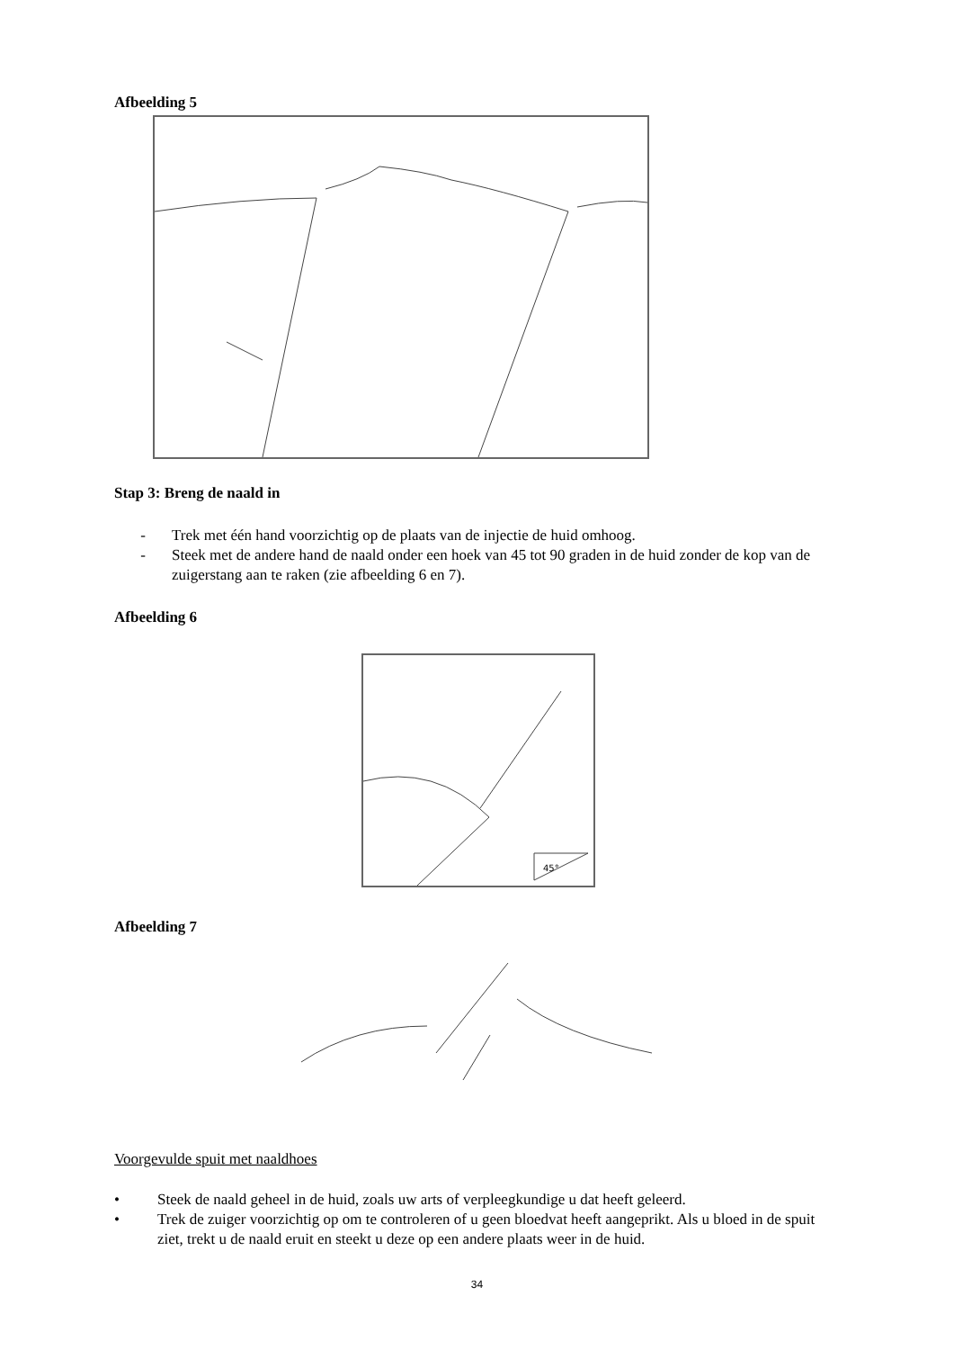Afbeelding 5
Stap 3: Breng de naald in
- Trek met één hand voorzichtig op de plaats van de injectie de huid omhoog.
- Steek met de andere hand de naald onder een hoek van 45 tot 90 graden in de huid zonder de kop van de zuigerstang aan te raken (zie afbeelding 6 en 7).
Afbeelding 6
45°
Afbeelding 7
Voorgevulde spuit met naaldhoes
• Steek de naald geheel in de huid, zoals uw arts of verpleegkundige u dat heeft geleerd.
• Trek de zuiger voorzichtig op om te controleren of u geen bloedvat heeft aangeprikt. Als u bloed in de spuit ziet, trekt u de naald eruit en steekt u deze op een andere plaats weer in de huid.
34